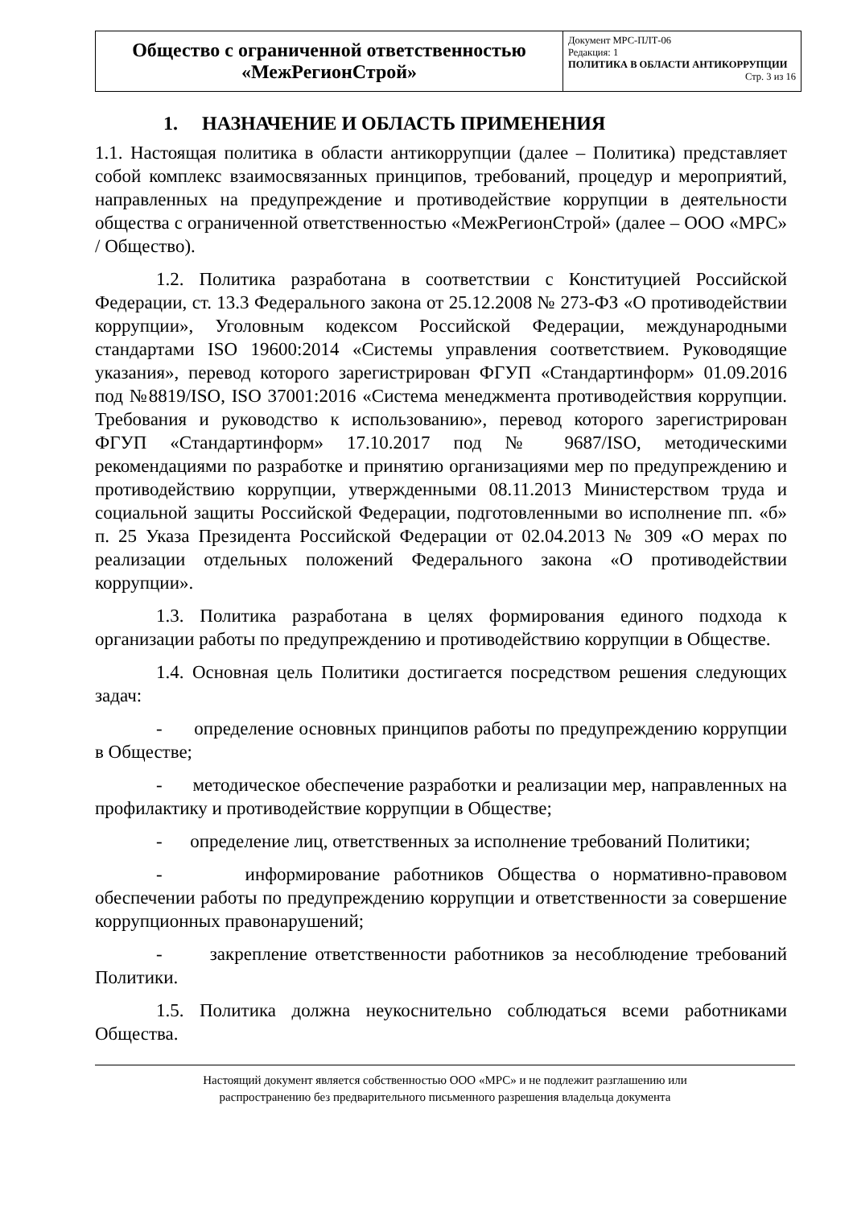| Общество с ограниченной ответственностью «МежРегионСтрой» | Документ МРС-ПЛТ-06 Редакция: 1 ПОЛИТИКА В ОБЛАСТИ АНТИКОРРУПЦИИ Стр. 3 из 16 |
1. НАЗНАЧЕНИЕ И ОБЛАСТЬ ПРИМЕНЕНИЯ
1.1. Настоящая политика в области антикоррупции (далее – Политика) представляет собой комплекс взаимосвязанных принципов, требований, процедур и мероприятий, направленных на предупреждение и противодействие коррупции в деятельности общества с ограниченной ответственностью «МежРегионСтрой» (далее – ООО «МРС» / Общество).
1.2. Политика разработана в соответствии с Конституцией Российской Федерации, ст. 13.3 Федерального закона от 25.12.2008 № 273-ФЗ «О противодействии коррупции», Уголовным кодексом Российской Федерации, международными стандартами ISO 19600:2014 «Системы управления соответствием. Руководящие указания», перевод которого зарегистрирован ФГУП «Стандартинформ» 01.09.2016 под №8819/ISO, ISO 37001:2016 «Система менеджмента противодействия коррупции. Требования и руководство к использованию», перевод которого зарегистрирован ФГУП «Стандартинформ» 17.10.2017 под № 9687/ISO, методическими рекомендациями по разработке и принятию организациями мер по предупреждению и противодействию коррупции, утвержденными 08.11.2013 Министерством труда и социальной защиты Российской Федерации, подготовленными во исполнение пп. «б» п. 25 Указа Президента Российской Федерации от 02.04.2013 № 309 «О мерах по реализации отдельных положений Федерального закона «О противодействии коррупции».
1.3. Политика разработана в целях формирования единого подхода к организации работы по предупреждению и противодействию коррупции в Обществе.
1.4. Основная цель Политики достигается посредством решения следующих задач:
- определение основных принципов работы по предупреждению коррупции в Обществе;
- методическое обеспечение разработки и реализации мер, направленных на профилактику и противодействие коррупции в Обществе;
- определение лиц, ответственных за исполнение требований Политики;
- информирование работников Общества о нормативно-правовом обеспечении работы по предупреждению коррупции и ответственности за совершение коррупционных правонарушений;
- закрепление ответственности работников за несоблюдение требований Политики.
1.5. Политика должна неукоснительно соблюдаться всеми работниками Общества.
Настоящий документ является собственностью ООО «МРС» и не подлежит разглашению или
распространению без предварительного письменного разрешения владельца документа